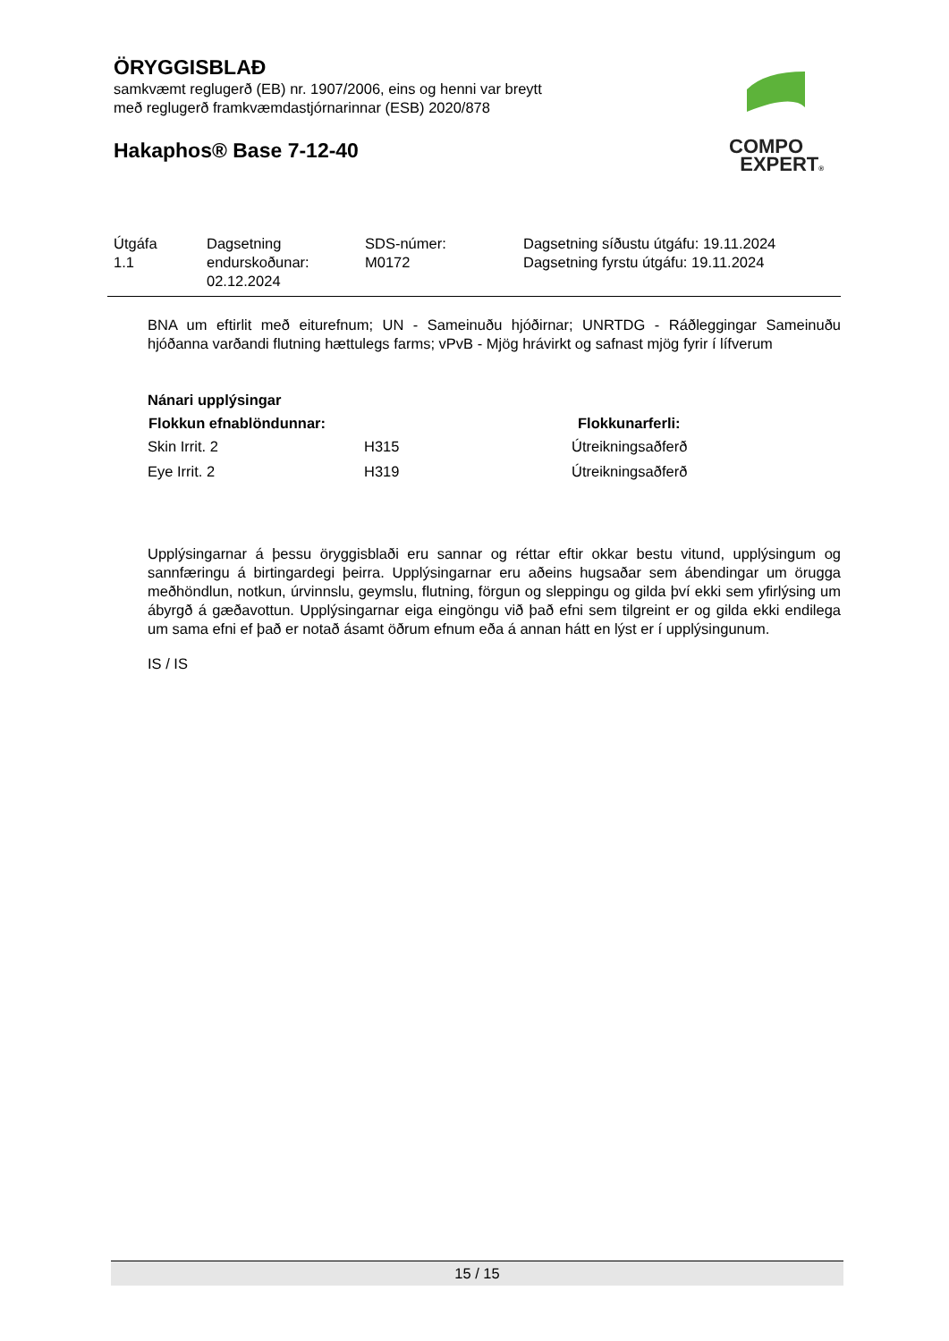ÖRYGGISBLAÐ
samkvæmt reglugerð (EB) nr. 1907/2006, eins og henni var breytt
með reglugerð framkvæmdastjórnarinnar (ESB) 2020/878
Hakaphos® Base 7-12-40
COMPO
EXPERT®
| Útgáfa 1.1 | Dagsetning endurskoðunar: 02.12.2024 | SDS-númer: M0172 | Dagsetning síðustu útgáfu: 19.11.2024 Dagsetning fyrstu útgáfu: 19.11.2024 |
BNA um eftirlit með eiturefnum; UN - Sameinuðu hjóðirnar; UNRTDG - Ráðleggingar Sameinuðu hjóðanna varðandi flutning hættulegs farms; vPvB - Mjög hrávirkt og safnast mjög fyrir í lífverum
Nánari upplýsingar
| Flokkun efnablöndunnar: | | Flokkunarferli: |
| --- | --- | --- |
| Skin Irrit. 2 | H315 | Útreikningsaðferð |
| Eye Irrit. 2 | H319 | Útreikningsaðferð |
Upplýsingarnar á þessu öryggisblaði eru sannar og réttar eftir okkar bestu vitund, upplýsingum og sannfæringu á birtingardegi þeirra. Upplýsingarnar eru aðeins hugsaðar sem ábendingar um örugga meðhöndlun, notkun, úrvinnslu, geymslu, flutning, förgun og sleppingu og gilda því ekki sem yfirlýsing um ábyrgð á gæðavottun. Upplýsingarnar eiga eingöngu við það efni sem tilgreint er og gilda ekki endilega um sama efni ef það er notað ásamt öðrum efnum eða á annan hátt en lýst er í upplýsingunum.
IS / IS
15 / 15